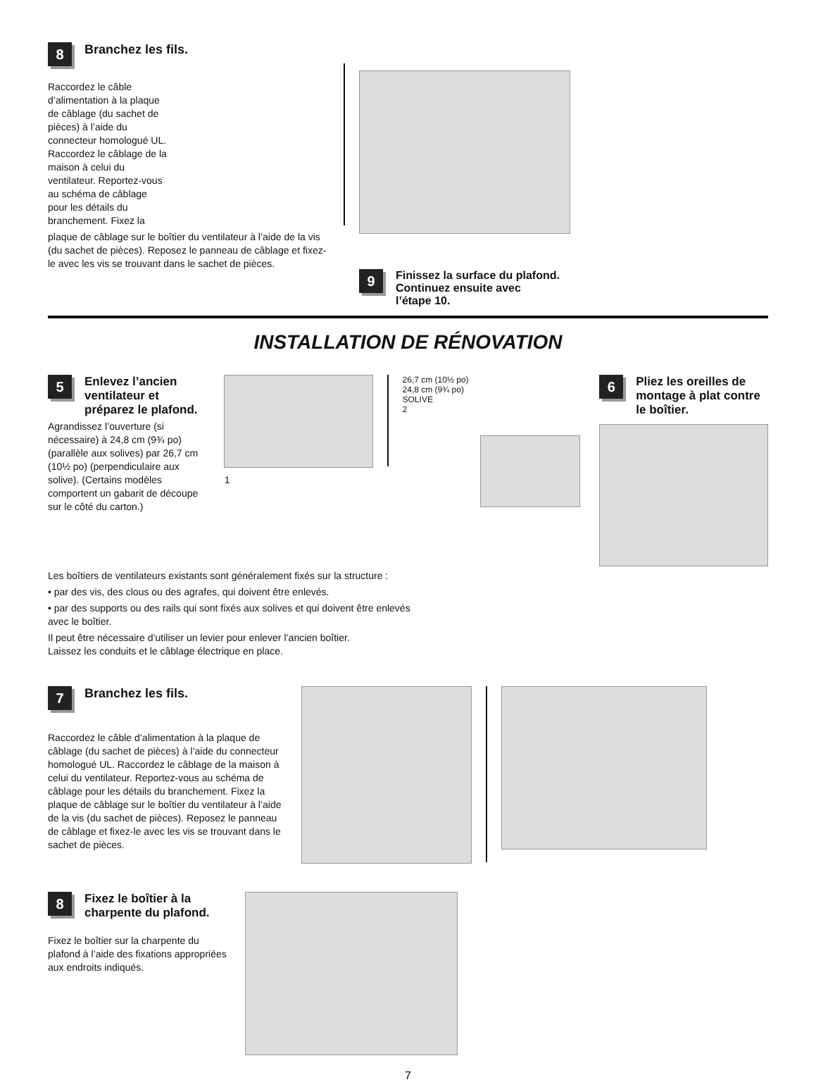8
Branchez les fils.
Raccordez le câble d’alimentation à la plaque de câblage (du sachet de pièces) à l’aide du connecteur homologué UL. Raccordez le câblage de la maison à celui du ventilateur. Reportez-vous au schéma de câblage pour les détails du branchement. Fixez la
plaque de câblage sur le boîtier du ventilateur à l’aide de la vis (du sachet de pièces). Reposez le panneau de câblage et fixez-le avec les vis se trouvant dans le sachet de pièces.
9
Finissez la surface du plafond.
Continuez ensuite avec
l’étape 10.
INSTALLATION DE RÉNOVATION
5
Enlevez l’ancien
ventilateur et
préparez le plafond.
Agrandissez l’ouverture (si nécessaire) à 24,8 cm (9¾ po) (parallèle aux solives) par 26,7 cm (10½ po) (perpendiculaire aux solive). (Certains modèles comportent un gabarit de découpe sur le côté du carton.)
1
26,7 cm (10½ po)
24,8 cm (9¾ po)
SOLIVE
2
6
Pliez les oreilles de
montage à plat contre
le boîtier.
Les boîtiers de ventilateurs existants sont généralement fixés sur la structure :
• par des vis, des clous ou des agrafes, qui doivent être enlevés.
• par des supports ou des rails qui sont fixés aux solives et qui doivent être enlevés
avec le boîtier.
Il peut être nécessaire d’utiliser un levier pour enlever l’ancien boîtier.
Laissez les conduits et le câblage électrique en place.
7
Branchez les fils.
Raccordez le câble d’alimentation à la plaque de câblage (du sachet de pièces) à l’aide du connecteur homologué UL. Raccordez le câblage de la maison à celui du ventilateur. Reportez-vous au schéma de câblage pour les détails du branchement. Fixez la plaque de câblage sur le boîtier du ventilateur à l’aide de la vis (du sachet de pièces). Reposez le panneau de câblage et fixez-le avec les vis se trouvant dans le sachet de pièces.
8
Fixez le boîtier à la
charpente du plafond.
Fixez le boîtier sur la charpente du plafond à l’aide des fixations appropriées aux endroits indiqués.
7